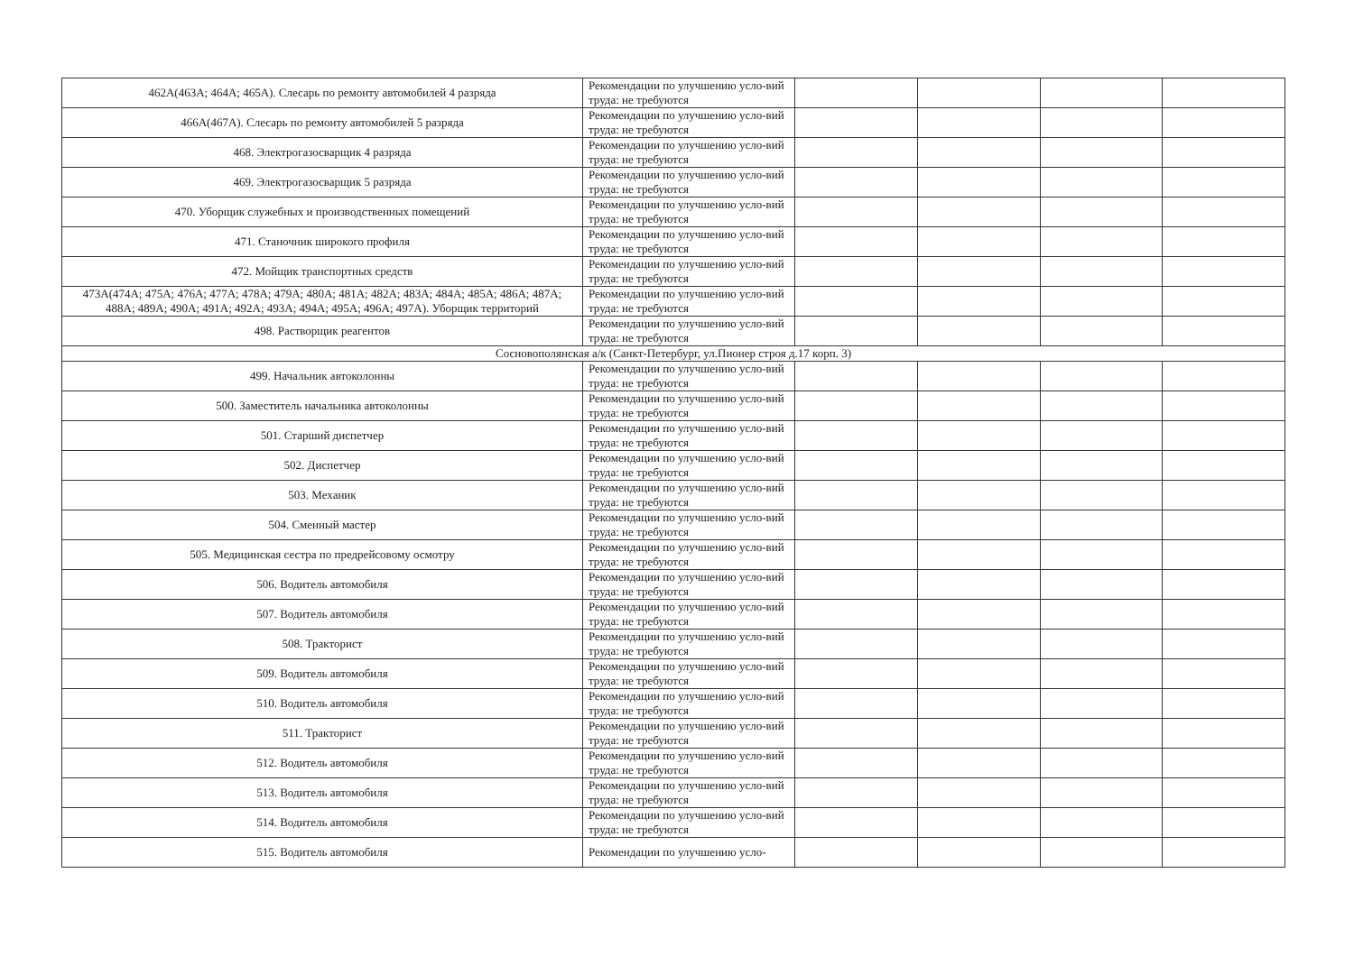| 462А(463А; 464А; 465А). Слесарь по ремонту автомобилей 4 разряда | Рекомендации по улучшению усло-вий труда: не требуются | | | | |
| 466А(467А). Слесарь по ремонту автомобилей 5 разряда | Рекомендации по улучшению усло-вий труда: не требуются | | | | |
| 468. Электрогазосварщик 4 разряда | Рекомендации по улучшению усло-вий труда: не требуются | | | | |
| 469. Электрогазосварщик 5 разряда | Рекомендации по улучшению усло-вий труда: не требуются | | | | |
| 470. Уборщик служебных и производственных помещений | Рекомендации по улучшению усло-вий труда: не требуются | | | | |
| 471. Станочник широкого профиля | Рекомендации по улучшению усло-вий труда: не требуются | | | | |
| 472. Мойщик транспортных средств | Рекомендации по улучшению усло-вий труда: не требуются | | | | |
| 473А(474А; 475А; 476А; 477А; 478А; 479А; 480А; 481А; 482А; 483А; 484А; 485А; 486А; 487А; 488А; 489А; 490А; 491А; 492А; 493А; 494А; 495А; 496А; 497А). Уборщик территорий | Рекомендации по улучшению усло-вий труда: не требуются | | | | |
| 498. Растворщик реагентов | Рекомендации по улучшению усло-вий труда: не требуются | | | | |
| Сосновополянская а/к (Санкт-Петербург, ул.Пионер строя д.17 корп. 3) | | | | | |
| 499. Начальник автоколонны | Рекомендации по улучшению усло-вий труда: не требуются | | | | |
| 500. Заместитель начальника автоколонны | Рекомендации по улучшению усло-вий труда: не требуются | | | | |
| 501. Старший диспетчер | Рекомендации по улучшению усло-вий труда: не требуются | | | | |
| 502. Диспетчер | Рекомендации по улучшению усло-вий труда: не требуются | | | | |
| 503. Механик | Рекомендации по улучшению усло-вий труда: не требуются | | | | |
| 504. Сменный мастер | Рекомендации по улучшению усло-вий труда: не требуются | | | | |
| 505. Медицинская сестра по предрейсовому осмотру | Рекомендации по улучшению усло-вий труда: не требуются | | | | |
| 506. Водитель автомобиля | Рекомендации по улучшению усло-вий труда: не требуются | | | | |
| 507. Водитель автомобиля | Рекомендации по улучшению усло-вий труда: не требуются | | | | |
| 508. Тракторист | Рекомендации по улучшению усло-вий труда: не требуются | | | | |
| 509. Водитель автомобиля | Рекомендации по улучшению усло-вий труда: не требуются | | | | |
| 510. Водитель автомобиля | Рекомендации по улучшению усло-вий труда: не требуются | | | | |
| 511. Тракторист | Рекомендации по улучшению усло-вий труда: не требуются | | | | |
| 512. Водитель автомобиля | Рекомендации по улучшению усло-вий труда: не требуются | | | | |
| 513. Водитель автомобиля | Рекомендации по улучшению усло-вий труда: не требуются | | | | |
| 514. Водитель автомобиля | Рекомендации по улучшению усло-вий труда: не требуются | | | | |
| 515. Водитель автомобиля | Рекомендации по улучшению усло- | | | | |